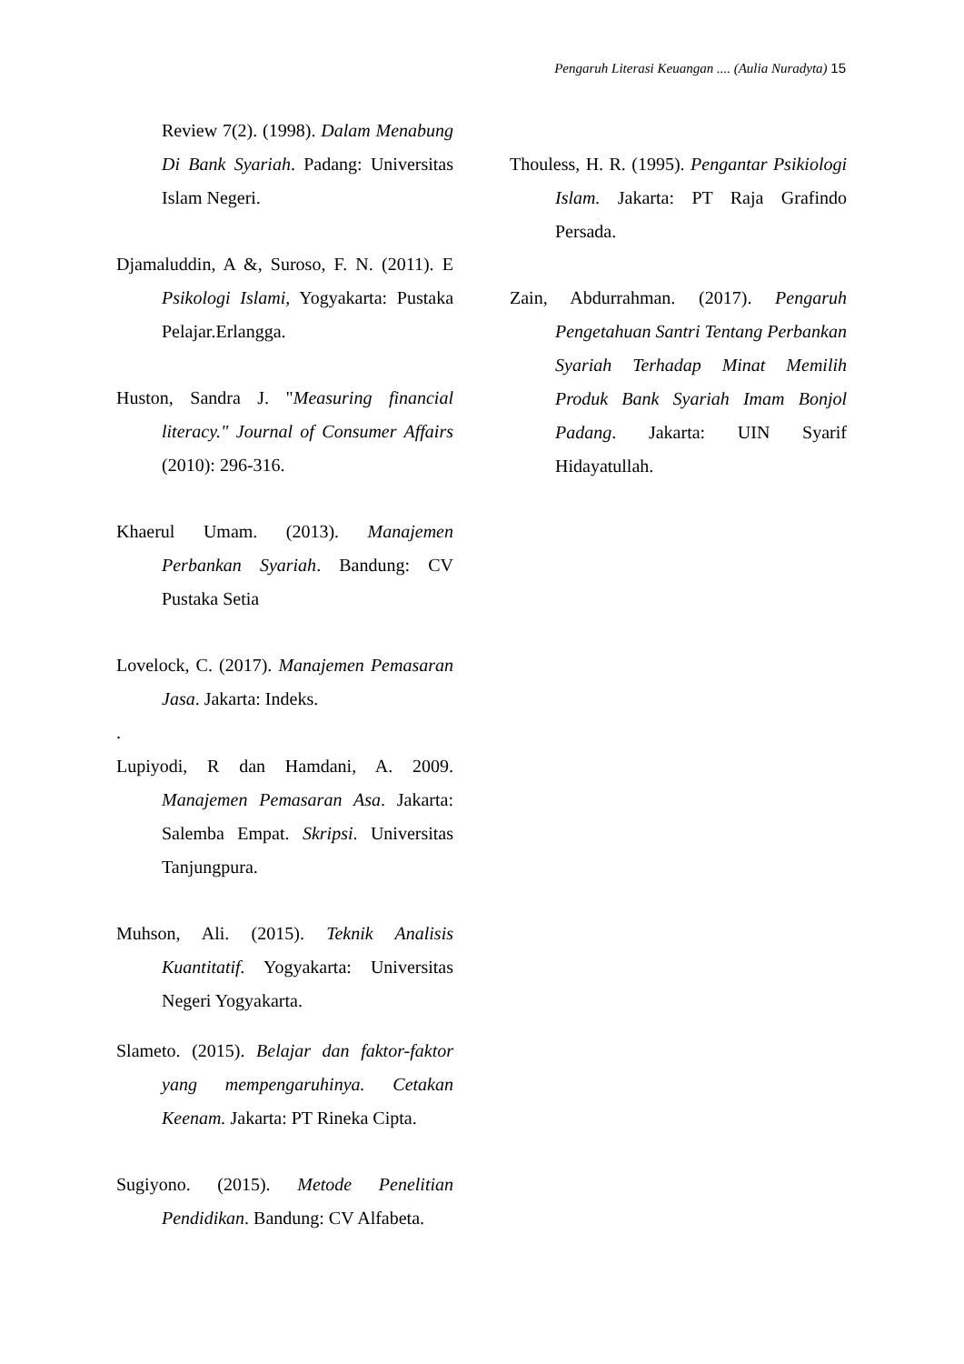Pengaruh Literasi Keuangan .... (Aulia Nuradyta) 15
Review 7(2). (1998). Dalam Menabung Di Bank Syariah. Padang: Universitas Islam Negeri.
Djamaluddin, A &, Suroso, F. N. (2011). E Psikologi Islami, Yogyakarta: Pustaka Pelajar.Erlangga.
Huston, Sandra J. "Measuring financial literacy." Journal of Consumer Affairs (2010): 296-316.
Khaerul Umam. (2013). Manajemen Perbankan Syariah. Bandung: CV Pustaka Setia
Lovelock, C. (2017). Manajemen Pemasaran Jasa. Jakarta: Indeks.
.
Lupiyodi, R dan Hamdani, A. 2009. Manajemen Pemasaran Asa. Jakarta: Salemba Empat. Skripsi. Universitas Tanjungpura.
Muhson, Ali. (2015). Teknik Analisis Kuantitatif. Yogyakarta: Universitas Negeri Yogyakarta.
Slameto. (2015). Belajar dan faktor-faktor yang mempengaruhinya. Cetakan Keenam. Jakarta: PT Rineka Cipta.
Sugiyono. (2015). Metode Penelitian Pendidikan. Bandung: CV Alfabeta.
Thouless, H. R. (1995). Pengantar Psikiologi Islam. Jakarta: PT Raja Grafindo Persada.
Zain, Abdurrahman. (2017). Pengaruh Pengetahuan Santri Tentang Perbankan Syariah Terhadap Minat Memilih Produk Bank Syariah Imam Bonjol Padang. Jakarta: UIN Syarif Hidayatullah.